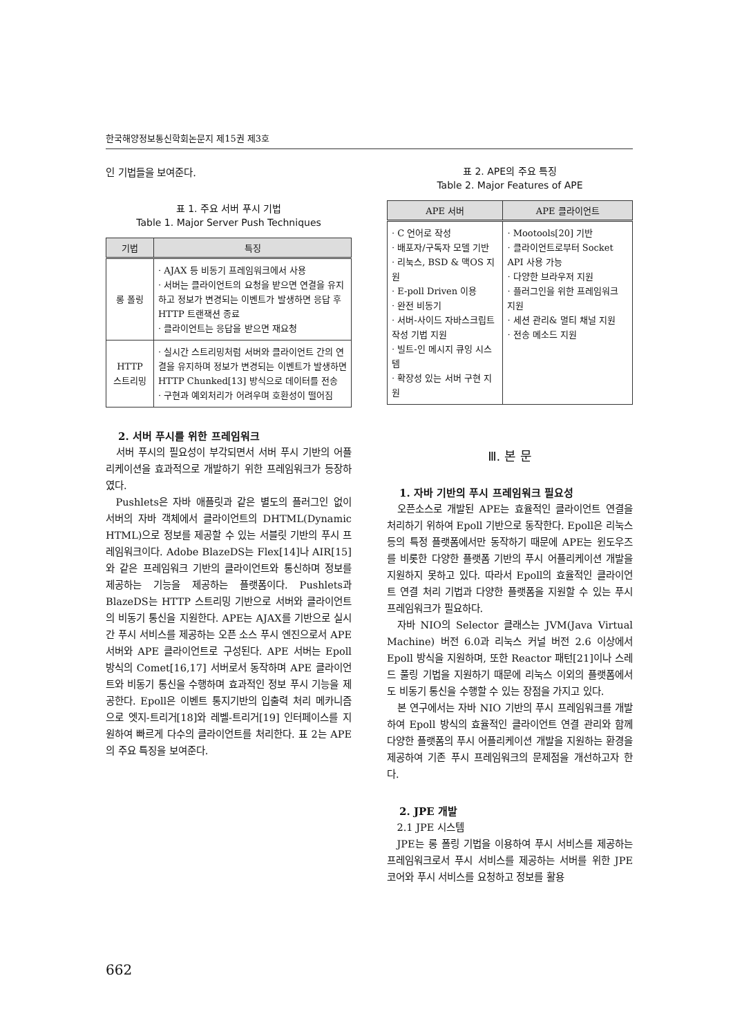한국해양정보통신학회논문지 제15권 제3호
인 기법들을 보여준다.
표 1. 주요 서버 푸시 기법
Table 1. Major Server Push Techniques
| 기법 | 특징 |
| --- | --- |
| 롱 폴링 | · AJAX 등 비동기 프레임워크에서 사용 · 서버는 클라이언트의 요청을 받으면 연결을 유지하고 정보가 변경되는 이벤트가 발생하면 응답 후 HTTP 트랜잭션 종료 · 클라이언트는 응답을 받으면 재요청 |
| HTTP 스트리밍 | · 실시간 스트리밍처럼 서버와 클라이언트 간의 연결을 유지하며 정보가 변경되는 이벤트가 발생하면 HTTP Chunked[13] 방식으로 데이터를 전송 · 구현과 예외처리가 어려우며 호환성이 떨어짐 |
2. 서버 푸시를 위한 프레임워크
서버 푸시의 필요성이 부각되면서 서버 푸시 기반의 어플리케이션을 효과적으로 개발하기 위한 프레임워크가 등장하였다.
Pushlets은 자바 애플릿과 같은 별도의 플러그인 없이 서버의 자바 객체에서 클라이언트의 DHTML(Dynamic HTML)으로 정보를 제공할 수 있는 서블릿 기반의 푸시 프레임워크이다. Adobe BlazeDS는 Flex[14]나 AIR[15]와 같은 프레임워크 기반의 클라이언트와 통신하며 정보를 제공하는 기능을 제공하는 플랫폼이다. Pushlets과 BlazeDS는 HTTP 스트리밍 기반으로 서버와 클라이언트의 비동기 통신을 지원한다. APE는 AJAX를 기반으로 실시간 푸시 서비스를 제공하는 오픈 소스 푸시 엔진으로서 APE 서버와 APE 클라이언트로 구성된다. APE 서버는 Epoll 방식의 Comet[16,17] 서버로서 동작하며 APE 클라이언트와 비동기 통신을 수행하며 효과적인 정보 푸시 기능을 제공한다. Epoll은 이벤트 통지기반의 입출력 처리 메카니즘으로 엣지-트리거[18]와 레벨-트리거[19] 인터페이스를 지원하여 빠르게 다수의 클라이언트를 처리한다. 표 2는 APE의 주요 특징을 보여준다.
표 2. APE의 주요 특징
Table 2. Major Features of APE
| APE 서버 | APE 클라이언트 |
| --- | --- |
| · C 언어로 작성 · 배포자/구독자 모델 기반 · 리눅스, BSD & 맥OS 지원 · E-poll Driven 이용 · 완전 비동기 · 서버-사이드 자바스크립트 작성 기법 지원 · 빌트-인 메시지 큐잉 시스템 · 확장성 있는 서버 구현 지원 | · Mootools[20] 기반 · 클라이언트로부터 Socket API 사용 가능 · 다양한 브라우저 지원 · 플러그인을 위한 프레임워크 지원 · 세션 관리& 멀티 채널 지원 · 전송 메소드 지원 |
Ⅲ. 본 문
1. 자바 기반의 푸시 프레임워크 필요성
오픈소스로 개발된 APE는 효율적인 클라이언트 연결을 처리하기 위하여 Epoll 기반으로 동작한다. Epoll은 리눅스 등의 특정 플랫폼에서만 동작하기 때문에 APE는 윈도우즈를 비롯한 다양한 플랫폼 기반의 푸시 어플리케이션 개발을 지원하지 못하고 있다. 따라서 Epoll의 효율적인 클라이언트 연결 처리 기법과 다양한 플랫폼을 지원할 수 있는 푸시 프레임워크가 필요하다.
자바 NIO의 Selector 클래스는 JVM(Java Virtual Machine) 버전 6.0과 리눅스 커널 버전 2.6 이상에서 Epoll 방식을 지원하며, 또한 Reactor 패턴[21]이나 스레드 풀링 기법을 지원하기 때문에 리눅스 이외의 플랫폼에서도 비동기 통신을 수행할 수 있는 장점을 가지고 있다.
본 연구에서는 자바 NIO 기반의 푸시 프레임워크를 개발하여 Epoll 방식의 효율적인 클라이언트 연결 관리와 함께 다양한 플랫폼의 푸시 어플리케이션 개발을 지원하는 환경을 제공하여 기존 푸시 프레임워크의 문제점을 개선하고자 한다.
2. JPE 개발
2.1 JPE 시스템
JPE는 롱 폴링 기법을 이용하여 푸시 서비스를 제공하는 프레임워크로서 푸시 서비스를 제공하는 서버를 위한 JPE 코어와 푸시 서비스를 요청하고 정보를 활용
662